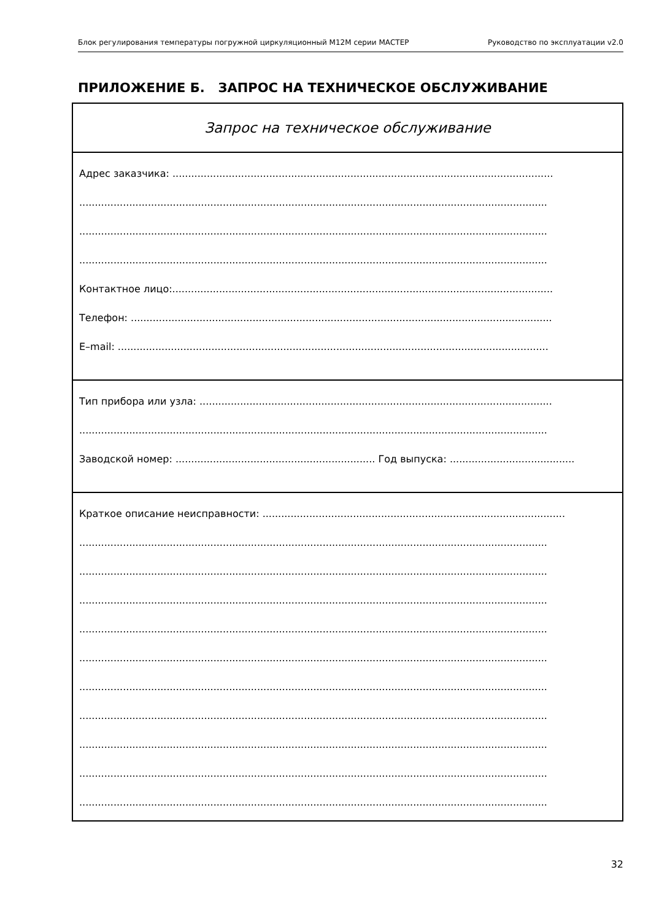Блок регулирования температуры погружной циркуляционный М12М серии МАСТЕР Руководство по эксплуатации v2.0
ПРИЛОЖЕНИЕ Б. ЗАПРОС НА ТЕХНИЧЕСКОЕ ОБСЛУЖИВАНИЕ
Запрос на техническое обслуживание
Адрес заказчика: ..........................................................................................................................
......................................................................................................................................................
......................................................................................................................................................
......................................................................................................................................................
Контактное лицо:..........................................................................................................................
Телефон: .......................................................................................................................................
E–mail: ..........................................................................................................................................
Тип прибора или узла: .................................................................................................................
......................................................................................................................................................
Заводской номер: ................................................................ Год выпуска: ........................................
Краткое описание неисправности: .................................................................................................
......................................................................................................................................................
......................................................................................................................................................
......................................................................................................................................................
......................................................................................................................................................
......................................................................................................................................................
......................................................................................................................................................
......................................................................................................................................................
......................................................................................................................................................
......................................................................................................................................................
......................................................................................................................................................
32